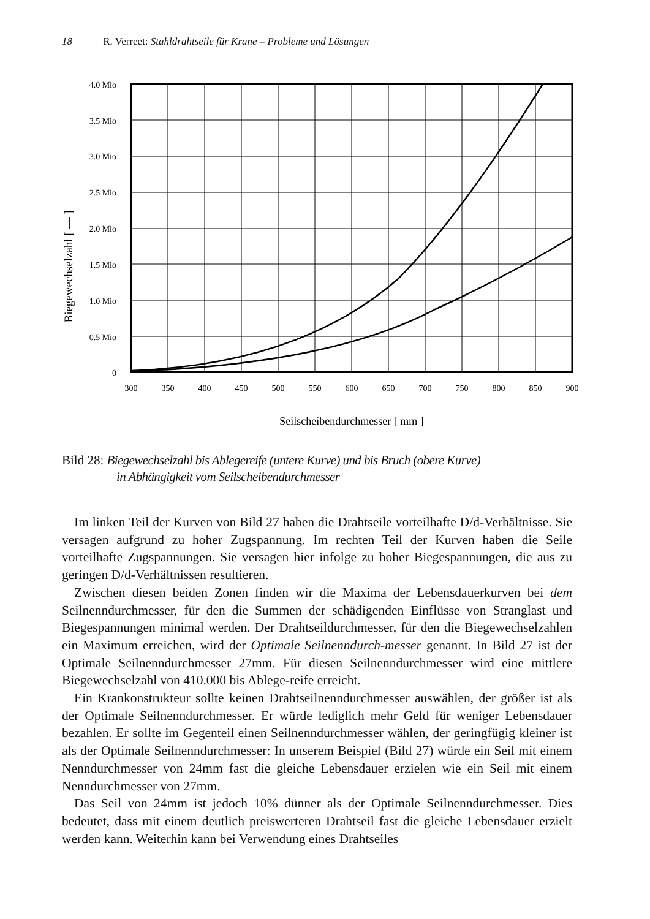18 R. Verreet: Stahldrahtseile für Krane – Probleme und Lösungen
4.0 Mio
3.5 Mio
3.0 Mio
2.5 Mio
2.0 Mio
1.5 Mio
1.0 Mio
0.5 Mio
0
300
350
400
450
500
550
600
650
700
750
800
850
900
Seilscheibendurchmesser [ mm ]
Biegewechselzahl [ — ]
Bild 28: Biegewechselzahl bis Ablegereife (untere Kurve) und bis Bruch (obere Kurve)
in Abhängigkeit vom Seilscheibendurchmesser
Im linken Teil der Kurven von Bild 27 haben die Drahtseile vorteilhafte D/d-Verhältnisse. Sie versagen aufgrund zu hoher Zugspannung. Im rechten Teil der Kurven haben die Seile vorteilhafte Zugspannungen. Sie versagen hier infolge zu hoher Biegespannungen, die aus zu geringen D/d-Verhältnissen resultieren.
Zwischen diesen beiden Zonen finden wir die Maxima der Lebensdauerkurven bei dem Seilnenndurchmesser, für den die Summen der schädigenden Einflüsse von Stranglast und Biegespannungen minimal werden. Der Drahtseildurchmesser, für den die Biegewechselzahlen ein Maximum erreichen, wird der Optimale Seilnenndurch-messer genannt. In Bild 27 ist der Optimale Seilnenndurchmesser 27mm. Für diesen Seilnenndurchmesser wird eine mittlere Biegewechselzahl von 410.000 bis Ablege-reife erreicht.
Ein Krankonstrukteur sollte keinen Drahtseilnenndurchmesser auswählen, der größer ist als der Optimale Seilnenndurchmesser. Er würde lediglich mehr Geld für weniger Lebensdauer bezahlen. Er sollte im Gegenteil einen Seilnenndurchmesser wählen, der geringfügig kleiner ist als der Optimale Seilnenndurchmesser: In unserem Beispiel (Bild 27) würde ein Seil mit einem Nenndurchmesser von 24mm fast die gleiche Lebensdauer erzielen wie ein Seil mit einem Nenndurchmesser von 27mm.
Das Seil von 24mm ist jedoch 10% dünner als der Optimale Seilnenndurchmesser. Dies bedeutet, dass mit einem deutlich preiswerteren Drahtseil fast die gleiche Lebensdauer erzielt werden kann. Weiterhin kann bei Verwendung eines Drahtseiles